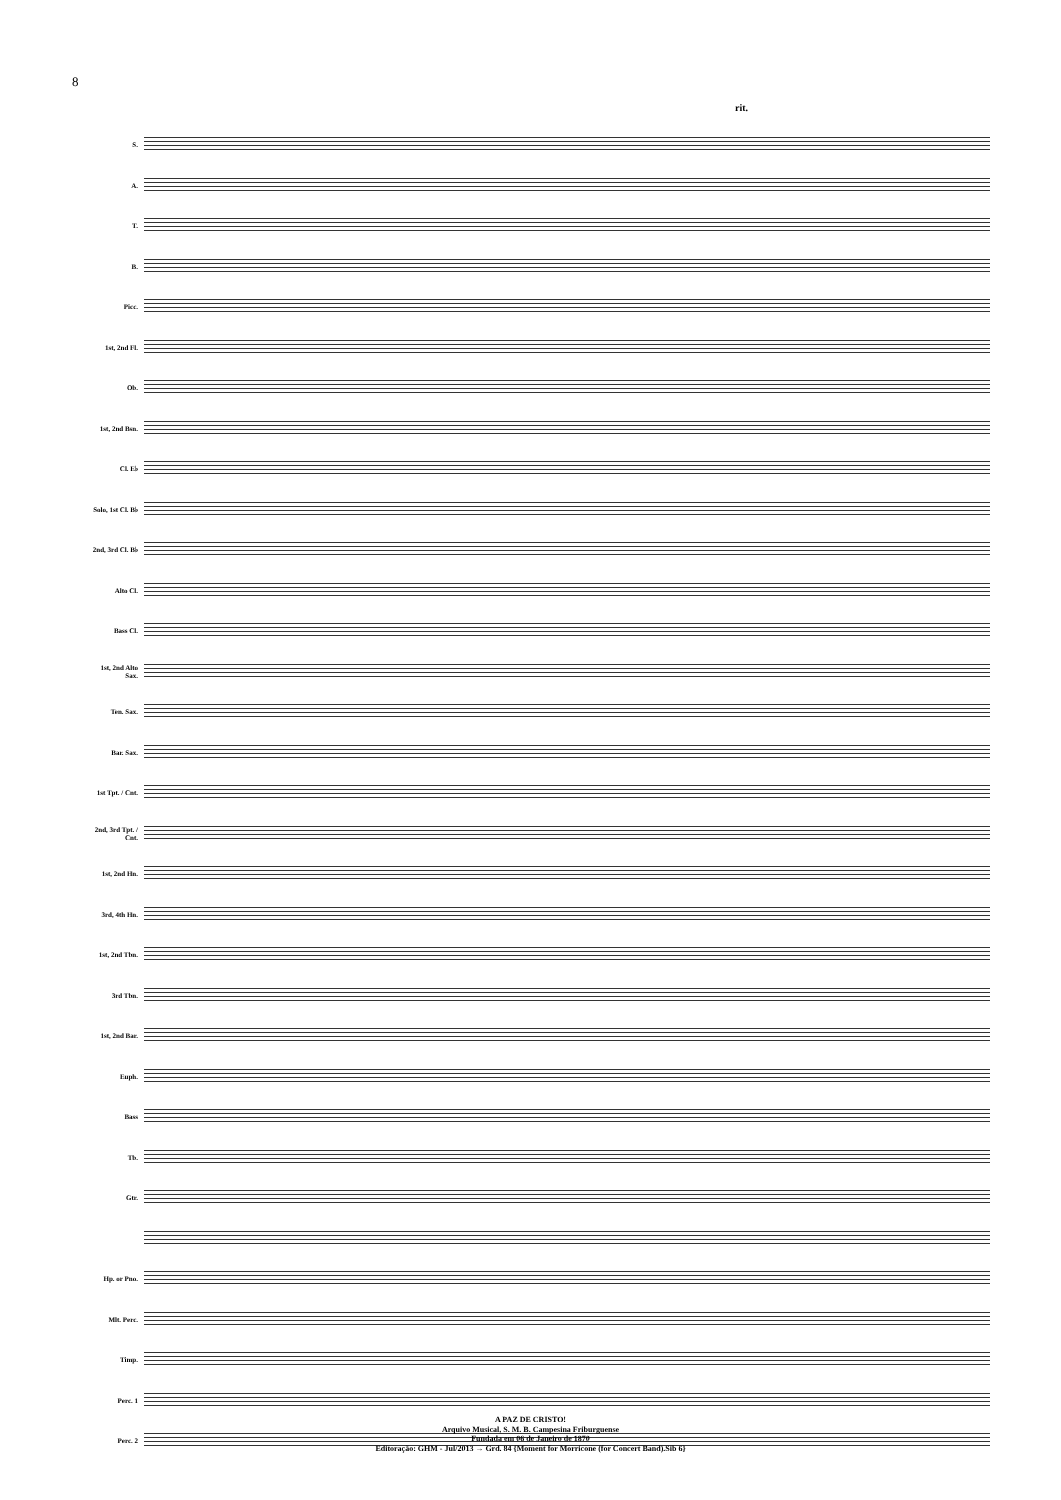8
rit.
S.
A.
T.
B.
Picc.
1st, 2nd Fl.
Ob.
1st, 2nd Bsn.
Cl. E♭
Solo, 1st Cl. B♭
2nd, 3rd Cl. B♭
Alto Cl.
Bass Cl.
1st, 2nd Alto Sax.
Ten. Sax.
Bar. Sax.
1st Tpt. / Cnt.
2nd, 3rd Tpt. / Cnt.
1st, 2nd Hn.
3rd, 4th Hn.
1st, 2nd Tbn.
3rd Tbn.
1st, 2nd Bar.
Euph.
Bass
Tb.
Gtr.
Hp. or Pno.
Mlt. Perc.
Timp.
Perc. 1
Perc. 2
A PAZ DE CRISTO!
Arquivo Musical, S. M. B. Campesina Friburguense
Fundada em 06 de Janeiro de 1870
Editoração: GHM - Jul/2013 → Grd. 84 {Moment for Morricone (for Concert Band).Sib 6}